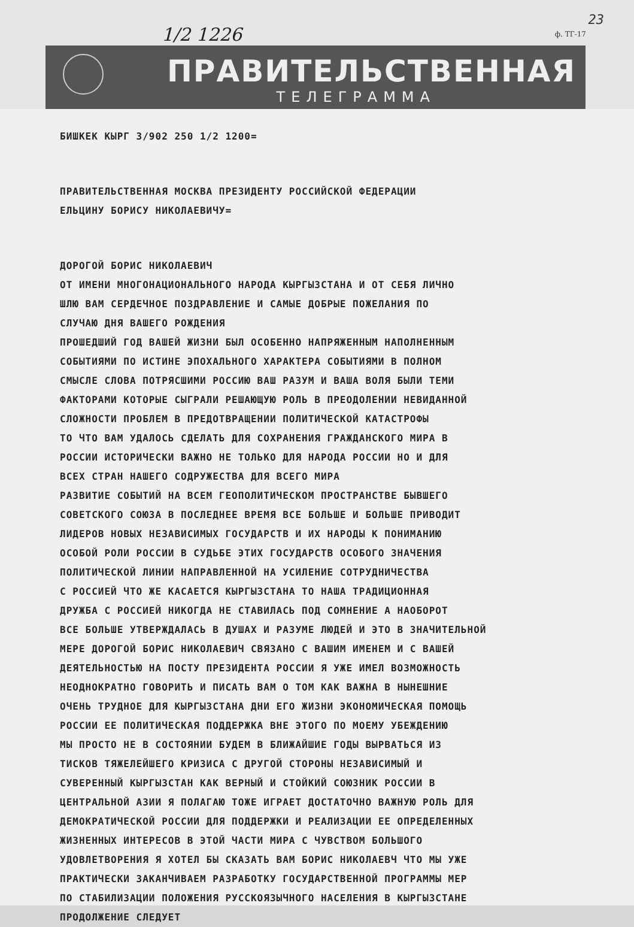23
ф. ТГ-17
ПРАВИТЕЛЬСТВЕННАЯ
ТЕЛЕГРАММА
1/2 1226
БИШКЕК КЫРГ 3/902 250 1/2 1200=
ПРАВИТЕЛЬСТВЕННАЯ МОСКВА ПРЕЗИДЕНТУ РОССИЙСКОЙ ФЕДЕРАЦИИ
ЕЛЬЦИНУ БОРИСУ НИКОЛАЕВИЧУ=
ДОРОГОЙ БОРИС НИКОЛАЕВИЧ
ОТ ИМЕНИ МНОГОНАЦИОНАЛЬНОГО НАРОДА КЫРГЫЗСТАНА И ОТ СЕБЯ ЛИЧНО
ШЛЮ ВАМ СЕРДЕЧНОЕ ПОЗДРАВЛЕНИЕ И САМЫЕ ДОБРЫЕ ПОЖЕЛАНИЯ ПО
СЛУЧАЮ ДНЯ ВАШЕГО РОЖДЕНИЯ
ПРОШЕДШИЙ ГОД ВАШЕЙ ЖИЗНИ БЫЛ ОСОБЕННО НАПРЯЖЕННЫМ НАПОЛНЕННЫМ
СОБЫТИЯМИ ПО ИСТИНЕ ЭПОХАЛЬНОГО ХАРАКТЕРА СОБЫТИЯМИ В ПОЛНОМ
СМЫСЛЕ СЛОВА ПОТРЯСШИМИ РОССИЮ ВАШ РАЗУМ И ВАША ВОЛЯ БЫЛИ ТЕМИ
ФАКТОРАМИ КОТОРЫЕ СЫГРАЛИ РЕШАЮЩУЮ РОЛЬ В ПРЕОДОЛЕНИИ НЕВИДАННОЙ
СЛОЖНОСТИ ПРОБЛЕМ В ПРЕДОТВРАЩЕНИИ ПОЛИТИЧЕСКОЙ КАТАСТРОФЫ
ТО ЧТО ВАМ УДАЛОСЬ СДЕЛАТЬ ДЛЯ СОХРАНЕНИЯ ГРАЖДАНСКОГО МИРА В
РОССИИ ИСТОРИЧЕСКИ ВАЖНО НЕ ТОЛЬКО ДЛЯ НАРОДА РОССИИ НО И ДЛЯ
ВСЕХ СТРАН НАШЕГО СОДРУЖЕСТВА ДЛЯ ВСЕГО МИРА
РАЗВИТИЕ СОБЫТИЙ НА ВСЕМ ГЕОПОЛИТИЧЕСКОМ ПРОСТРАНСТВЕ БЫВШЕГО
СОВЕТСКОГО СОЮЗА В ПОСЛЕДНЕЕ ВРЕМЯ ВСЕ БОЛЬШЕ И БОЛЬШЕ ПРИВОДИТ
ЛИДЕРОВ НОВЫХ НЕЗАВИСИМЫХ ГОСУДАРСТВ И ИХ НАРОДЫ К ПОНИМАНИЮ
ОСОБОЙ РОЛИ РОССИИ В СУДЬБЕ ЭТИХ ГОСУДАРСТВ ОСОБОГО ЗНАЧЕНИЯ
ПОЛИТИЧЕСКОЙ ЛИНИИ НАПРАВЛЕННОЙ НА УСИЛЕНИЕ СОТРУДНИЧЕСТВА
С РОССИЕЙ ЧТО ЖЕ КАСАЕТСЯ КЫРГЫЗСТАНА ТО НАША ТРАДИЦИОННАЯ
ДРУЖБА С РОССИЕЙ НИКОГДА НЕ СТАВИЛАСЬ ПОД СОМНЕНИЕ А НАОБОРОТ
ВСЕ БОЛЬШЕ УТВЕРЖДАЛАСЬ В ДУШАХ И РАЗУМЕ ЛЮДЕЙ И ЭТО В ЗНАЧИТЕЛЬНОЙ
МЕРЕ ДОРОГОЙ БОРИС НИКОЛАЕВИЧ СВЯЗАНО С ВАШИМ ИМЕНЕМ И С ВАШЕЙ
ДЕЯТЕЛЬНОСТЬЮ НА ПОСТУ ПРЕЗИДЕНТА РОССИИ Я УЖЕ ИМЕЛ ВОЗМОЖНОСТЬ
НЕОДНОКРАТНО ГОВОРИТЬ И ПИСАТЬ ВАМ О ТОМ КАК ВАЖНА В НЫНЕШНИЕ
ОЧЕНЬ ТРУДНОЕ ДЛЯ КЫРГЫЗСТАНА ДНИ ЕГО ЖИЗНИ ЭКОНОМИЧЕСКАЯ ПОМОЩЬ
РОССИИ ЕЕ ПОЛИТИЧЕСКАЯ ПОДДЕРЖКА ВНЕ ЭТОГО ПО МОЕМУ УБЕЖДЕНИЮ
МЫ ПРОСТО НЕ В СОСТОЯНИИ БУДЕМ В БЛИЖАЙШИЕ ГОДЫ ВЫРВАТЬСЯ ИЗ
ТИСКОВ ТЯЖЕЛЕЙШЕГО КРИЗИСА С ДРУГОЙ СТОРОНЫ НЕЗАВИСИМЫЙ И
СУВЕРЕННЫЙ КЫРГЫЗСТАН КАК ВЕРНЫЙ И СТОЙКИЙ СОЮЗНИК РОССИИ В
ЦЕНТРАЛЬНОЙ АЗИИ Я ПОЛАГАЮ ТОЖЕ ИГРАЕТ ДОСТАТОЧНО ВАЖНУЮ РОЛЬ ДЛЯ
ДЕМОКРАТИЧЕСКОЙ РОССИИ ДЛЯ ПОДДЕРЖКИ И РЕАЛИЗАЦИИ ЕЕ ОПРЕДЕЛЕННЫХ
ЖИЗНЕННЫХ ИНТЕРЕСОВ В ЭТОЙ ЧАСТИ МИРА С ЧУВСТВОМ БОЛЬШОГО
УДОВЛЕТВОРЕНИЯ Я ХОТЕЛ БЫ СКАЗАТЬ ВАМ БОРИС НИКОЛАЕВЧ ЧТО МЫ УЖЕ
ПРАКТИЧЕСКИ ЗАКАНЧИВАЕМ РАЗРАБОТКУ ГОСУДАРСТВЕННОЙ ПРОГРАММЫ МЕР
ПО СТАБИЛИЗАЦИИ ПОЛОЖЕНИЯ РУССКОЯЗЫЧНОГО НАСЕЛЕНИЯ В КЫРГЫЗСТАНЕ
ПРОДОЛЖЕНИЕ СЛЕДУЕТ